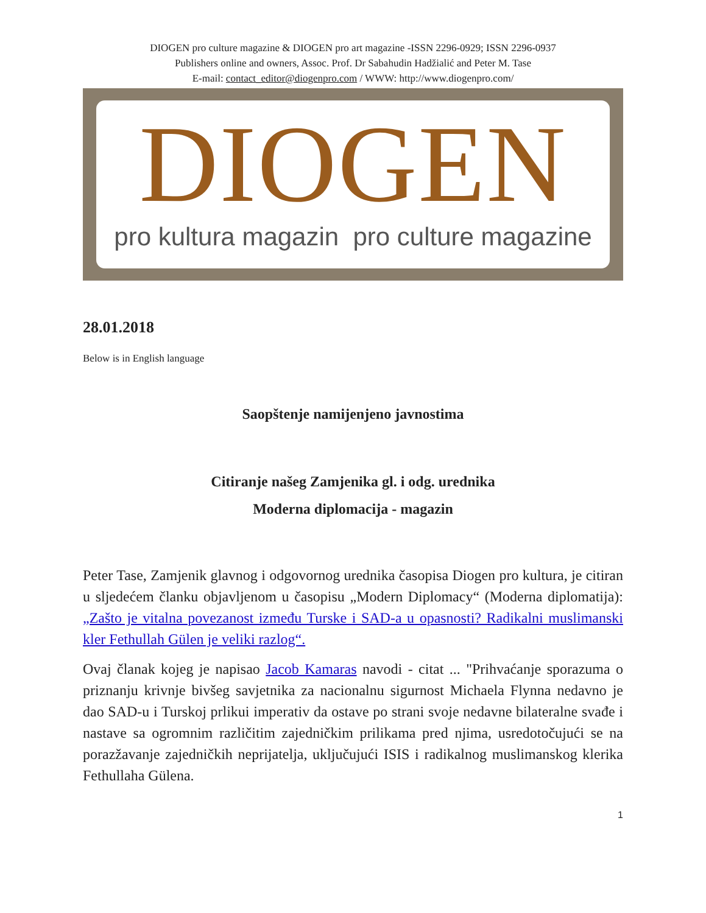DIOGEN pro culture magazine & DIOGEN pro art magazine -ISSN 2296-0929; ISSN 2296-0937
Publishers online and owners, Assoc. Prof. Dr Sabahudin Hadžialić and Peter M. Tase
E-mail: contact_editor@diogenpro.com / WWW: http://www.diogenpro.com/
DIOGEN
pro kultura magazin pro culture magazine
28.01.2018
Below is in English language
Saopštenje namijenjeno javnostima
Citiranje našeg Zamjenika gl. i odg. urednika
Moderna diplomacija - magazin
Peter Tase, Zamjenik glavnog i odgovornog urednika časopisa Diogen pro kultura, je citiran u sljedećem članku objavljenom u časopisu „Modern Diplomacy“ (Moderna diplomatija): „Zašto je vitalna povezanost između Turske i SAD-a u opasnosti? Radikalni muslimanski kler Fethullah Gülen je veliki razlog“.
Ovaj članak kojeg je napisao Jacob Kamaras navodi - citat ... "Prihvaćanje sporazuma o priznanju krivnje bivšeg savjetnika za nacionalnu sigurnost Michaela Flynna nedavno je dao SAD-u i Turskoj prlikui imperativ da ostave po strani svoje nedavne bilateralne svađe i nastave sa ogromnim različitim zajedničkim prilikama pred njima, usredotočujući se na porazžavanje zajedničkih neprijatelja, uključujući ISIS i radikalnog muslimanskog klerika Fethullaha Gülena.
1